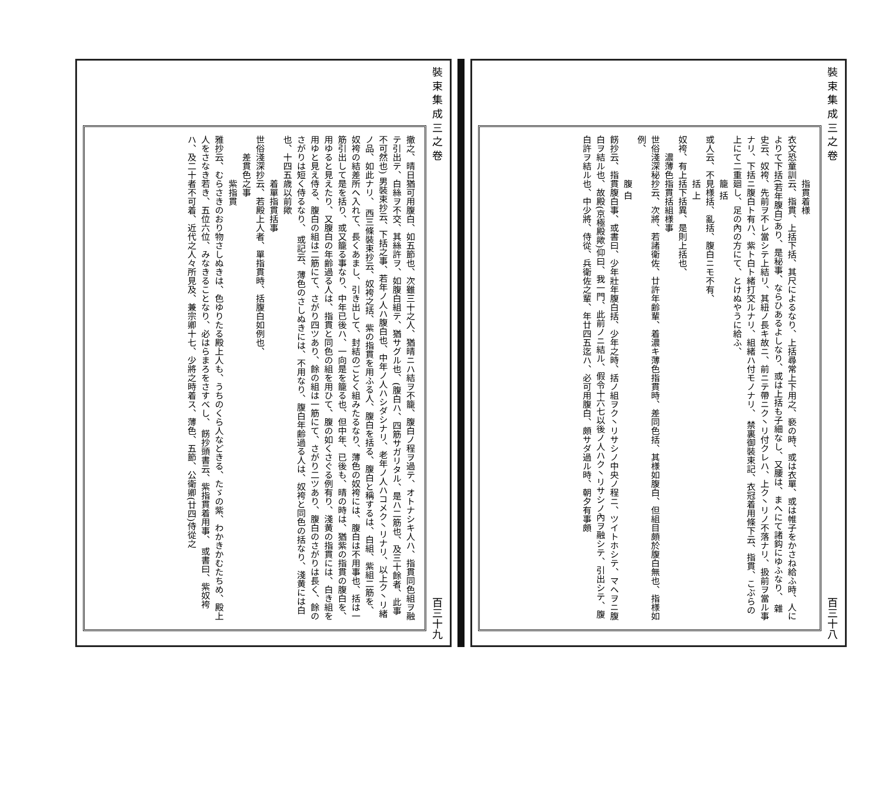裝 束 集 成 三 之 卷 百三十八
指貫着様
衣文恐童訓云、指貫、上括下括、其尺によるなり、上括尋常上下用之、褻の時、或は衣單、或は帷子をかさね給ふ時、人によりて下括(若年腹白)あり、是秘事、ならひあるよしなり、或は上括も子細なし、又腰は、まへにて諸鈎にゆふなり、 雜史云、奴袴、先前ヲ不レ當シテ上結リ、其紐ノ長キ故ニ、前ニテ帶ニク丶リ付クレハ、上ク丶リノ不落ナリ、扱前ヲ當ル事ナリ、下括ニ腹白ト有ハ、紫ト白ト緒打交ルナリ、組緒ハ付モノナリ、 禁裏御裝束記、衣冠着用條下云、指貫、こぶらの上にて二重廻し、足の內の方にて、とけぬやうに給ふ、
籠 括
或人云、不見様括、亂括、腹白ニモ不有、
括 上
奴袴、有上括下括異、是則上括也、
濃薄色指貫括組様事
世俗淺深秘抄云、次將、若諸衛佐、廿許年齢輩、着濃キ薄色指貫時、差同色括、其様如腹白、但組目頗於腹白無也、指様如例、
腹 白
餝抄云、指貫腹白事、或書曰、少年壯年腹白括、少年之時、括ノ組ヲク丶リサシノ中央ノ程ニ、ツイトホシテ、マヘヲニ腹白ヲ結ル也、故殿(京極殿歟)仰曰、我一門、此前ノニ結ル、假令十六七以後ノ人ハク丶リサシノ內ヲ融シテ、引出シテ、腹白許ヲ結ル也、中少將、侍從、兵衛佐之輩、年廿四五迄ハ、必可用腹白、頗サダ過ル時、朝夕有事頗
裝 束 集 成 三 之 卷 百三十九
撤之、晴日猶可用腹白、如五節也、次雖三十之人、猶晴ニハ結ヲ不籠、腹白ノ程ヲ過テ、オトナシキ人ハ、指貫同色組ヲ融テ引出テ、白絲ヲ不交、其絲許ヲ、如腹白組テ、猶サグル也、(腹白ハ、四筋サガリタル、是ハ二筋也、及三十餘者、此事不可然也) 男裝束抄云、下括之事、若年ノ人ハ腹白也、中年ノ人ハシダシナリ、老年ノ人ハコメク丶リナリ、以上ク丶リ緒ノ品、如此ナリ、 西三條裝束抄云、奴袴之括、紫の指貫を用ふる人、腹白を括る、腹白と稱するは、白組、紫組二筋を、奴袴の結差所へ入れて、長くあまし、引き出して、封結のごとく組みたるなり、薄色の奴袴には、腹白は不用事也、括は一筋引出して是を括り、或又籠る事なり、中年已後ハ、一向是を籠る也、但中年、已後も、晴の時は、猶紫の指貫の腹白を、用ゆると見えたり、又腹白の年齢過る人は、指貫と同色の組を用ひて、腹の如くさぐる例有り、淺黄の指貫には、白き組を用ゆと見え侍る、腹白の組は二筋にて、さがり四ツあり、餘の組は一筋にて、さがり二ツあり、腹白のさがりは長く、餘のさがりは短く侍るなり、 或記云、薄色のさしぬきには、不用なり、腹白年齢過る人は、奴袴と同色の括なり、淺黄には白也、十四五歳以前歟
着單指貫括事
世俗淺深抄云、若殿上人者、單指貫時、括腹白如例也、
差貫色之事
紫指貫
雅抄云、むらさきのおり物さしぬきは、色ゆりたる殿上人も、うちのくら人などきる、たゞの紫、わかきかむたちめ、殿上人をさなき若き、五位六位、みなきることなり、必はらまろをさすべし、 餝抄頭書云、紫指貫着用事、 或書曰、紫奴袴ハ、及二十者不可着、近代之人々所見及、兼宗卿十七、少將之時着ス、薄色、五節、公衛卿(廿四)侍從之